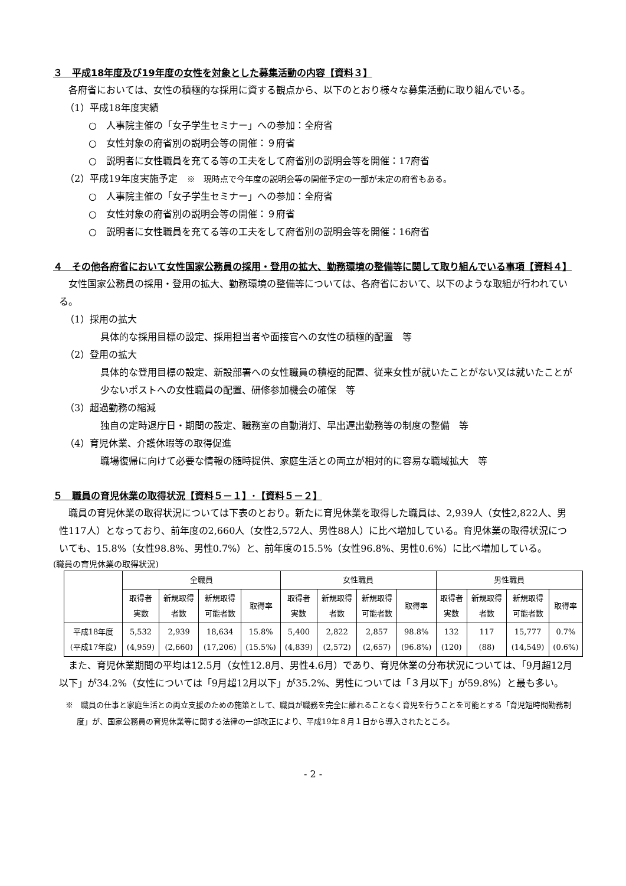３　平成18年度及び19年度の女性を対象とした募集活動の内容【資料３】
各府省においては、女性の積極的な採用に資する観点から、以下のとおり様々な募集活動に取り組んでいる。
（1）平成18年度実績
○　人事院主催の「女子学生セミナー」への参加：全府省
○　女性対象の府省別の説明会等の開催：９府省
○　説明者に女性職員を充てる等の工夫をして府省別の説明会等を開催：17府省
（2）平成19年度実施予定　※　現時点で今年度の説明会等の開催予定の一部が未定の府省もある。
○　人事院主催の「女子学生セミナー」への参加：全府省
○　女性対象の府省別の説明会等の開催：９府省
○　説明者に女性職員を充てる等の工夫をして府省別の説明会等を開催：16府省
４　その他各府省において女性国家公務員の採用・登用の拡大、勤務環境の整備等に関して取り組んでいる事項【資料４】
女性国家公務員の採用・登用の拡大、勤務環境の整備等については、各府省において、以下のような取組が行われている。
（1）採用の拡大
具体的な採用目標の設定、採用担当者や面接官への女性の積極的配置　等
（2）登用の拡大
具体的な登用目標の設定、新設部署への女性職員の積極的配置、従来女性が就いたことがない又は就いたことが少ないポストへの女性職員の配置、研修参加機会の確保　等
（3）超過勤務の縮減
独自の定時退庁日・期間の設定、職務室の自動消灯、早出遅出勤務等の制度の整備　等
（4）育児休業、介護休暇等の取得促進
職場復帰に向けて必要な情報の随時提供、家庭生活との両立が相対的に容易な職域拡大　等
５　職員の育児休業の取得状況【資料５－１】･【資料５－２】
職員の育児休業の取得状況については下表のとおり。新たに育児休業を取得した職員は、2,939人（女性2,822人、男性117人）となっており、前年度の2,660人（女性2,572人、男性88人）に比べ増加している。育児休業の取得状況についても、15.8%（女性98.8%、男性0.7%）と、前年度の15.5%（女性96.8%、男性0.6%）に比べ増加している。
(職員の育児休業の取得状況)
| | 全職員 | | | | 女性職員 | | | | 男性職員 | | | |
| --- | --- | --- | --- | --- | --- | --- | --- | --- | --- | --- | --- | --- |
| | 取得者 実数 | 新規取得 者数 | 新規取得 可能者数 | 取得率 | 取得者 実数 | 新規取得 者数 | 新規取得 可能者数 | 取得率 | 取得者 実数 | 新規取得 者数 | 新規取得 可能者数 | 取得率 |
| 平成18年度 (平成17年度) | 5,532 (4,959) | 2,939 (2,660) | 18,634 (17,206) | 15.8% (15.5%) | 5,400 (4,839) | 2,822 (2,572) | 2,857 (2,657) | 98.8% (96.8%) | 132 (120) | 117 (88) | 15,777 (14,549) | 0.7% (0.6%) |
また、育児休業期間の平均は12.5月（女性12.8月、男性4.6月）であり、育児休業の分布状況については、「9月超12月以下」が34.2%（女性については「9月超12月以下」が35.2%、男性については「３月以下」が59.8%）と最も多い。
※　職員の仕事と家庭生活との両立支援のための施策として、職員が職務を完全に離れることなく育児を行うことを可能とする「育児短時間勤務制度」が、国家公務員の育児休業等に関する法律の一部改正により、平成19年８月１日から導入されたところ。
- 2 -